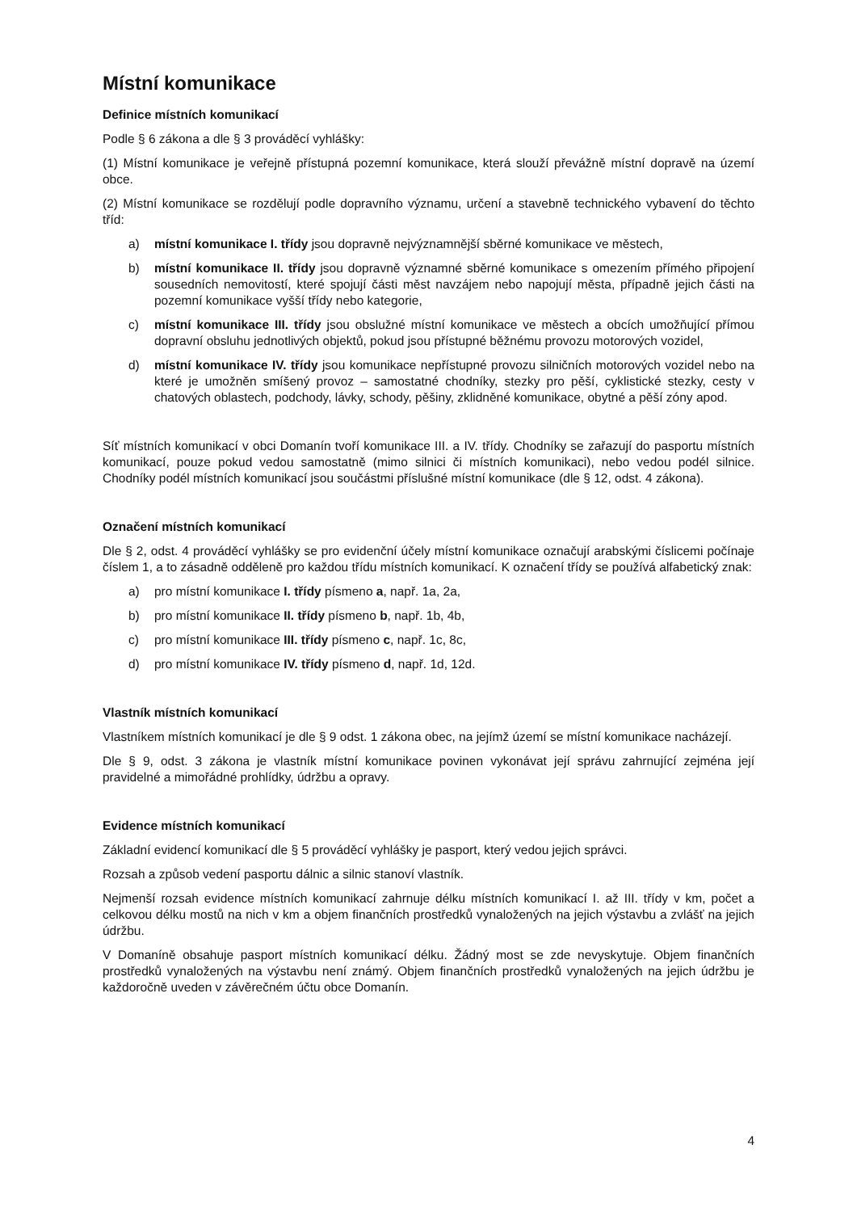Místní komunikace
Definice místních komunikací
Podle § 6 zákona a dle § 3 prováděcí vyhlášky:
(1) Místní komunikace je veřejně přístupná pozemní komunikace, která slouží převážně místní dopravě na území obce.
(2) Místní komunikace se rozdělují podle dopravního významu, určení a stavebně technického vybavení do těchto tříd:
a) místní komunikace I. třídy jsou dopravně nejvýznamnější sběrné komunikace ve městech,
b) místní komunikace II. třídy jsou dopravně významné sběrné komunikace s omezením přímého připojení sousedních nemovitostí, které spojují části měst navzájem nebo napojují města, případně jejich části na pozemní komunikace vyšší třídy nebo kategorie,
c) místní komunikace III. třídy jsou obslužné místní komunikace ve městech a obcích umožňující přímou dopravní obsluhu jednotlivých objektů, pokud jsou přístupné běžnému provozu motorových vozidel,
d) místní komunikace IV. třídy jsou komunikace nepřístupné provozu silničních motorových vozidel nebo na které je umožněn smíšený provoz – samostatné chodníky, stezky pro pěší, cyklistické stezky, cesty v chatových oblastech, podchody, lávky, schody, pěšiny, zklidněné komunikace, obytné a pěší zóny apod.
Síť místních komunikací v obci Domanín tvoří komunikace III. a IV. třídy. Chodníky se zařazují do pasportu místních komunikací, pouze pokud vedou samostatně (mimo silnici či místních komunikaci), nebo vedou podél silnice. Chodníky podél místních komunikací jsou součástmi příslušné místní komunikace (dle § 12, odst. 4 zákona).
Označení místních komunikací
Dle § 2, odst. 4 prováděcí vyhlášky se pro evidenční účely místní komunikace označují arabskými číslicemi počínaje číslem 1, a to zásadně odděleně pro každou třídu místních komunikací. K označení třídy se používá alfabetický znak:
a) pro místní komunikace I. třídy písmeno a, např. 1a, 2a,
b) pro místní komunikace II. třídy písmeno b, např. 1b, 4b,
c) pro místní komunikace III. třídy písmeno c, např. 1c, 8c,
d) pro místní komunikace IV. třídy písmeno d, např. 1d, 12d.
Vlastník místních komunikací
Vlastníkem místních komunikací je dle § 9 odst. 1 zákona obec, na jejímž území se místní komunikace nacházejí.
Dle § 9, odst. 3 zákona je vlastník místní komunikace povinen vykonávat její správu zahrnující zejména její pravidelné a mimořádné prohlídky, údržbu a opravy.
Evidence místních komunikací
Základní evidencí komunikací dle § 5 prováděcí vyhlášky je pasport, který vedou jejich správci.
Rozsah a způsob vedení pasportu dálnic a silnic stanoví vlastník.
Nejmenší rozsah evidence místních komunikací zahrnuje délku místních komunikací I. až III. třídy v km, počet a celkovou délku mostů na nich v km a objem finančních prostředků vynaložených na jejich výstavbu a zvlášť na jejich údržbu.
V Domaníně obsahuje pasport místních komunikací délku. Žádný most se zde nevyskytuje. Objem finančních prostředků vynaložených na výstavbu není známý. Objem finančních prostředků vynaložených na jejich údržbu je každoročně uveden v závěrečném účtu obce Domanín.
4